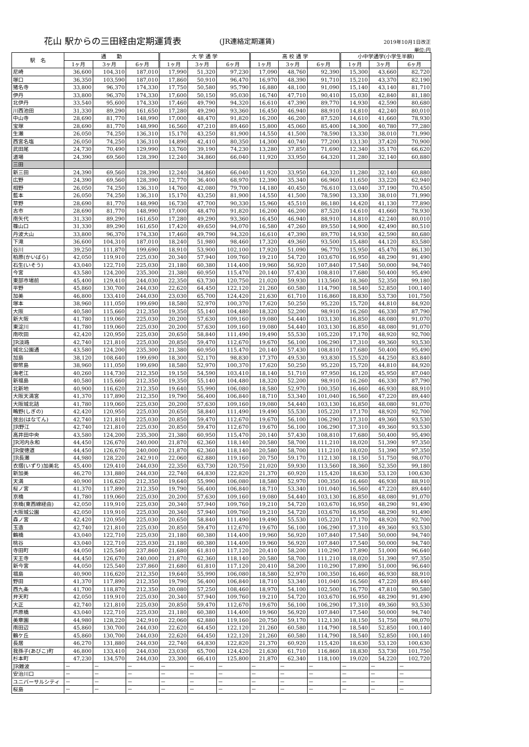花山 駅からの三田経由定期運賃表 (JR連絡定期運賃) 2019年10月1日改正
単位:円
| 駅 名 | 通 勤 | | | 大 学 通 学 | | | 高 校 通 学 | | | 小中学通学(小学生半額) | | |
| --- | --- | --- | --- | --- | --- | --- | --- | --- | --- | --- | --- | --- |
| | 1ヶ月 | 3ヶ月 | 6ヶ月 | 1ヶ月 | 3ヶ月 | 6ヶ月 | 1ヶ月 | 3ヶ月 | 6ヶ月 | 1ヶ月 | 3ヶ月 | 6ヶ月 |
| 尼崎 | 36,600 | 104,310 | 187,010 | 17,990 | 51,320 | 97,230 | 17,090 | 48,760 | 92,390 | 15,300 | 43,660 | 82,720 |
| 塚口 | 36,350 | 103,590 | 187,010 | 17,860 | 50,910 | 96,470 | 16,970 | 48,390 | 91,710 | 15,210 | 43,370 | 82,190 |
| 猪名寺 | 33,800 | 96,370 | 174,330 | 17,750 | 50,580 | 95,790 | 16,880 | 48,100 | 91,090 | 15,140 | 43,140 | 81,710 |
| 伊丹 | 33,800 | 96,370 | 174,330 | 17,600 | 50,150 | 95,030 | 16,740 | 47,710 | 90,410 | 15,030 | 42,840 | 81,180 |
| 北伊丹 | 33,540 | 95,600 | 174,330 | 17,460 | 49,790 | 94,320 | 16,610 | 47,390 | 89,770 | 14,930 | 42,590 | 80,680 |
| 川西池田 | 31,330 | 89,290 | 161,650 | 17,280 | 49,290 | 93,360 | 16,450 | 46,940 | 88,910 | 14,810 | 42,240 | 80,010 |
| 中山寺 | 28,690 | 81,770 | 148,990 | 17,000 | 48,470 | 91,820 | 16,200 | 46,200 | 87,520 | 14,610 | 41,660 | 78,930 |
| 宝塚 | 28,690 | 81,770 | 148,990 | 16,560 | 47,210 | 89,460 | 15,800 | 45,060 | 85,400 | 14,300 | 40,780 | 77,280 |
| 生瀬 | 26,050 | 74,250 | 136,310 | 15,170 | 43,250 | 81,900 | 14,550 | 41,500 | 78,590 | 13,330 | 38,010 | 71,990 |
| 西宮名塩 | 26,050 | 74,250 | 136,310 | 14,890 | 42,410 | 80,350 | 14,300 | 40,740 | 77,200 | 13,130 | 37,420 | 70,900 |
| 武田尾 | 24,730 | 70,490 | 129,990 | 13,760 | 39,190 | 74,230 | 13,280 | 37,850 | 71,690 | 12,340 | 35,170 | 66,620 |
| 道場 | 24,390 | 69,560 | 128,390 | 12,240 | 34,860 | 66,040 | 11,920 | 33,950 | 64,320 | 11,280 | 32,140 | 60,880 |
| 三田 | | | | | | | | | | | | |
| 新三田 | 24,390 | 69,560 | 128,390 | 12,240 | 34,860 | 66,040 | 11,920 | 33,950 | 64,320 | 11,280 | 32,140 | 60,880 |
| 広野 | 24,390 | 69,560 | 128,390 | 12,770 | 36,400 | 68,970 | 12,390 | 35,340 | 66,960 | 11,650 | 33,220 | 62,940 |
| 相野 | 26,050 | 74,250 | 136,310 | 14,760 | 42,080 | 79,700 | 14,180 | 40,450 | 76,610 | 13,040 | 37,190 | 70,450 |
| 藍本 | 26,050 | 74,250 | 136,310 | 15,170 | 43,250 | 81,900 | 14,550 | 41,500 | 78,590 | 13,330 | 38,010 | 71,990 |
| 草野 | 28,690 | 81,770 | 148,990 | 16,730 | 47,700 | 90,330 | 15,960 | 45,510 | 86,180 | 14,420 | 41,130 | 77,890 |
| 古市 | 28,690 | 81,770 | 148,990 | 17,000 | 48,470 | 91,820 | 16,200 | 46,200 | 87,520 | 14,610 | 41,660 | 78,930 |
| 南矢代 | 31,330 | 89,290 | 161,650 | 17,280 | 49,290 | 93,360 | 16,450 | 46,940 | 88,910 | 14,810 | 42,240 | 80,010 |
| 篠山口 | 31,330 | 89,290 | 161,650 | 17,420 | 49,650 | 94,070 | 16,580 | 47,260 | 89,550 | 14,900 | 42,490 | 80,510 |
| 丹波大山 | 33,800 | 96,370 | 174,330 | 17,460 | 49,790 | 94,320 | 16,610 | 47,390 | 89,770 | 14,930 | 42,590 | 80,680 |
| 下滝 | 36,600 | 104,310 | 187,010 | 18,240 | 51,980 | 98,460 | 17,320 | 49,360 | 93,500 | 15,480 | 44,120 | 83,580 |
| 谷川 | 39,250 | 111,870 | 199,690 | 18,910 | 53,900 | 102,100 | 17,920 | 51,090 | 96,770 | 15,950 | 45,470 | 86,130 |
| 柏原(かいばら) | 42,050 | 119,910 | 225,030 | 20,340 | 57,940 | 109,760 | 19,210 | 54,720 | 103,670 | 16,950 | 48,290 | 91,490 |
| 石生(いそう) | 43,040 | 122,710 | 225,030 | 21,180 | 60,380 | 114,400 | 19,960 | 56,920 | 107,840 | 17,540 | 50,000 | 94,740 |
| 今宮 | 43,580 | 124,200 | 235,300 | 21,380 | 60,950 | 115,470 | 20,140 | 57,430 | 108,810 | 17,680 | 50,400 | 95,490 |
| 東部市場前 | 45,400 | 129,410 | 244,030 | 22,350 | 63,730 | 120,750 | 21,020 | 59,930 | 113,560 | 18,360 | 52,350 | 99,180 |
| 平野 | 45,860 | 130,700 | 244,030 | 22,620 | 64,450 | 122,120 | 21,260 | 60,580 | 114,790 | 18,540 | 52,850 | 100,140 |
| 加美 | 46,800 | 133,410 | 244,030 | 23,030 | 65,700 | 124,420 | 21,630 | 61,710 | 116,860 | 18,830 | 53,730 | 101,750 |
| 塚本 | 38,960 | 111,050 | 199,690 | 18,580 | 52,970 | 100,370 | 17,620 | 50,250 | 95,220 | 15,720 | 44,810 | 84,920 |
| 大阪 | 40,580 | 115,660 | 212,350 | 19,350 | 55,140 | 104,480 | 18,320 | 52,200 | 98,910 | 16,260 | 46,330 | 87,790 |
| 新大阪 | 41,780 | 119,060 | 225,030 | 20,200 | 57,630 | 109,160 | 19,080 | 54,440 | 103,130 | 16,850 | 48,080 | 91,070 |
| 東淀川 | 41,780 | 119,060 | 225,030 | 20,200 | 57,630 | 109,160 | 19,080 | 54,440 | 103,130 | 16,850 | 48,080 | 91,070 |
| 南吹田 | 42,420 | 120,950 | 225,030 | 20,650 | 58,840 | 111,490 | 19,490 | 55,530 | 105,220 | 17,170 | 48,920 | 92,700 |
| JR淡路 | 42,740 | 121,810 | 225,030 | 20,850 | 59,470 | 112,670 | 19,670 | 56,100 | 106,290 | 17,310 | 49,360 | 93,530 |
| 城北公園通 | 43,580 | 124,200 | 235,300 | 21,380 | 60,950 | 115,470 | 20,140 | 57,430 | 108,810 | 17,680 | 50,400 | 95,490 |
| 加島 | 38,120 | 108,640 | 199,690 | 18,300 | 52,170 | 98,830 | 17,370 | 49,530 | 93,830 | 15,520 | 44,250 | 83,840 |
| 御幣島 | 38,960 | 111,050 | 199,690 | 18,580 | 52,970 | 100,370 | 17,620 | 50,250 | 95,220 | 15,720 | 44,810 | 84,920 |
| 海老江 | 40,260 | 114,730 | 212,350 | 19,150 | 54,590 | 103,410 | 18,140 | 51,710 | 97,950 | 16,120 | 45,950 | 87,040 |
| 新福島 | 40,580 | 115,660 | 212,350 | 19,350 | 55,140 | 104,480 | 18,320 | 52,200 | 98,910 | 16,260 | 46,330 | 87,790 |
| 北新地 | 40,900 | 116,620 | 212,350 | 19,640 | 55,990 | 106,080 | 18,580 | 52,970 | 100,350 | 16,460 | 46,930 | 88,910 |
| 大阪天満宮 | 41,370 | 117,890 | 212,350 | 19,790 | 56,400 | 106,840 | 18,710 | 53,340 | 101,040 | 16,560 | 47,220 | 89,440 |
| 大阪城北詰 | 41,780 | 119,060 | 225,030 | 20,200 | 57,630 | 109,160 | 19,080 | 54,440 | 103,130 | 16,850 | 48,080 | 91,070 |
| 鴫野(しぎの) | 42,420 | 120,950 | 225,030 | 20,650 | 58,840 | 111,490 | 19,490 | 55,530 | 105,220 | 17,170 | 48,920 | 92,700 |
| 放出(はなてん) | 42,740 | 121,810 | 225,030 | 20,850 | 59,470 | 112,670 | 19,670 | 56,100 | 106,290 | 17,310 | 49,360 | 93,530 |
| JR野江 | 42,740 | 121,810 | 225,030 | 20,850 | 59,470 | 112,670 | 19,670 | 56,100 | 106,290 | 17,310 | 49,360 | 93,530 |
| 高井田中央 | 43,580 | 124,200 | 235,300 | 21,380 | 60,950 | 115,470 | 20,140 | 57,430 | 108,810 | 17,680 | 50,400 | 95,490 |
| JR河内永和 | 44,450 | 126,670 | 240,000 | 21,870 | 62,360 | 118,140 | 20,580 | 58,700 | 111,210 | 18,020 | 51,390 | 97,350 |
| JR俊徳道 | 44,450 | 126,670 | 240,000 | 21,870 | 62,360 | 118,140 | 20,580 | 58,700 | 111,210 | 18,020 | 51,390 | 97,350 |
| JR長瀬 | 44,980 | 128,220 | 242,910 | 22,060 | 62,880 | 119,160 | 20,750 | 59,170 | 112,130 | 18,150 | 51,750 | 98,070 |
| 衣摺(いずり)加美北 | 45,400 | 129,410 | 244,030 | 22,350 | 63,730 | 120,750 | 21,020 | 59,930 | 113,560 | 18,360 | 52,350 | 99,180 |
| 新加美 | 46,270 | 131,880 | 244,030 | 22,740 | 64,830 | 122,820 | 21,370 | 60,920 | 115,420 | 18,630 | 53,120 | 100,630 |
| 天満 | 40,900 | 116,620 | 212,350 | 19,640 | 55,990 | 106,080 | 18,580 | 52,970 | 100,350 | 16,460 | 46,930 | 88,910 |
| 桜ノ宮 | 41,370 | 117,890 | 212,350 | 19,790 | 56,400 | 106,840 | 18,710 | 53,340 | 101,040 | 16,560 | 47,220 | 89,440 |
| 京橋 | 41,780 | 119,060 | 225,030 | 20,200 | 57,630 | 109,160 | 19,080 | 54,440 | 103,130 | 16,850 | 48,080 | 91,070 |
| 京橋(東西線経由) | 42,050 | 119,910 | 225,030 | 20,340 | 57,940 | 109,760 | 19,210 | 54,720 | 103,670 | 16,950 | 48,290 | 91,490 |
| 大阪城公園 | 42,050 | 119,910 | 225,030 | 20,340 | 57,940 | 109,760 | 19,210 | 54,720 | 103,670 | 16,950 | 48,290 | 91,490 |
| 森ノ宮 | 42,420 | 120,950 | 225,030 | 20,650 | 58,840 | 111,490 | 19,490 | 55,530 | 105,220 | 17,170 | 48,920 | 92,700 |
| 玉造 | 42,740 | 121,810 | 225,030 | 20,850 | 59,470 | 112,670 | 19,670 | 56,100 | 106,290 | 17,310 | 49,360 | 93,530 |
| 鶴橋 | 43,040 | 122,710 | 225,030 | 21,180 | 60,380 | 114,400 | 19,960 | 56,920 | 107,840 | 17,540 | 50,000 | 94,740 |
| 桃谷 | 43,040 | 122,710 | 225,030 | 21,180 | 60,380 | 114,400 | 19,960 | 56,920 | 107,840 | 17,540 | 50,000 | 94,740 |
| 寺田町 | 44,050 | 125,540 | 237,860 | 21,680 | 61,810 | 117,120 | 20,410 | 58,200 | 110,290 | 17,890 | 51,000 | 96,640 |
| 天王寺 | 44,450 | 126,670 | 240,000 | 21,870 | 62,360 | 118,140 | 20,580 | 58,700 | 111,210 | 18,020 | 51,390 | 97,350 |
| 新今宮 | 44,050 | 125,540 | 237,860 | 21,680 | 61,810 | 117,120 | 20,410 | 58,200 | 110,290 | 17,890 | 51,000 | 96,640 |
| 福島 | 40,900 | 116,620 | 212,350 | 19,640 | 55,990 | 106,080 | 18,580 | 52,970 | 100,350 | 16,460 | 46,930 | 88,910 |
| 野田 | 41,370 | 117,890 | 212,350 | 19,790 | 56,400 | 106,840 | 18,710 | 53,340 | 101,040 | 16,560 | 47,220 | 89,440 |
| 西九条 | 41,700 | 118,870 | 212,350 | 20,080 | 57,250 | 108,460 | 18,970 | 54,100 | 102,500 | 16,770 | 47,810 | 90,580 |
| 弁天町 | 42,050 | 119,910 | 225,030 | 20,340 | 57,940 | 109,760 | 19,210 | 54,720 | 103,670 | 16,950 | 48,290 | 91,490 |
| 大正 | 42,740 | 121,810 | 225,030 | 20,850 | 59,470 | 112,670 | 19,670 | 56,100 | 106,290 | 17,310 | 49,360 | 93,530 |
| 芦原橋 | 43,040 | 122,710 | 225,030 | 21,180 | 60,380 | 114,400 | 19,960 | 56,920 | 107,840 | 17,540 | 50,000 | 94,740 |
| 美章園 | 44,980 | 128,220 | 242,910 | 22,060 | 62,880 | 119,160 | 20,750 | 59,170 | 112,130 | 18,150 | 51,750 | 98,070 |
| 南田辺 | 45,860 | 130,700 | 244,030 | 22,620 | 64,450 | 122,120 | 21,260 | 60,580 | 114,790 | 18,540 | 52,850 | 100,140 |
| 鶴ケ丘 | 45,860 | 130,700 | 244,030 | 22,620 | 64,450 | 122,120 | 21,260 | 60,580 | 114,790 | 18,540 | 52,850 | 100,140 |
| 長居 | 46,270 | 131,880 | 244,030 | 22,740 | 64,830 | 122,820 | 21,370 | 60,920 | 115,420 | 18,630 | 53,120 | 100,630 |
| 我孫子(あびこ)町 | 46,800 | 133,410 | 244,030 | 23,030 | 65,700 | 124,420 | 21,630 | 61,710 | 116,860 | 18,830 | 53,730 | 101,750 |
| 杉本町 | 47,230 | 134,570 | 244,030 | 23,300 | 66,410 | 125,800 | 21,870 | 62,340 | 118,100 | 19,020 | 54,220 | 102,720 |
| JR難波 | － | － | － | － | － | － | － | － | － | － | － | － |
| 安治川口 | － | － | － | － | － | － | － | － | － | － | － | － |
| ユニバーサルシティ | － | － | － | － | － | － | － | － | － | － | － | － |
| 桜島 | － | － | － | － | － | － | － | － | － | － | － | － |